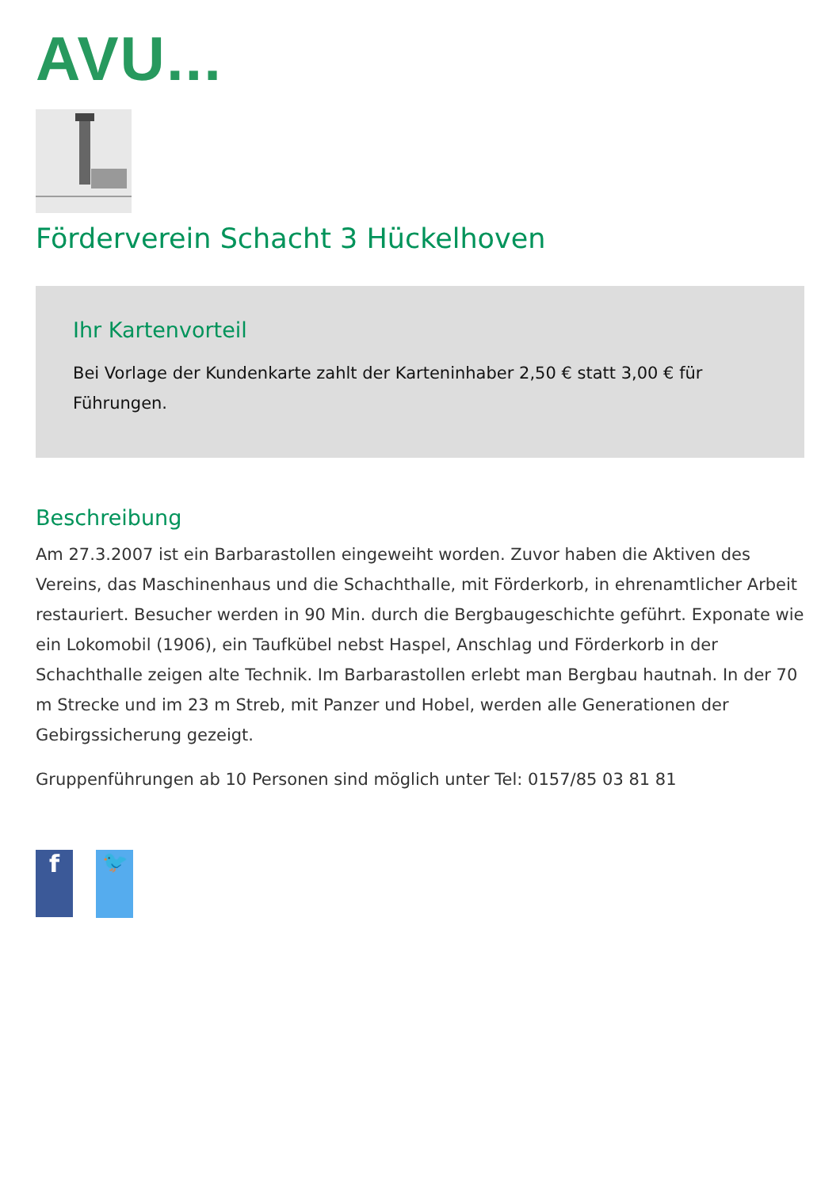AVU...
Förderverein Schacht 3 Hückelhoven
Ihr Kartenvorteil
Bei Vorlage der Kundenkarte zahlt der Karteninhaber 2,50 € statt 3,00 € für Führungen.
Beschreibung
Am 27.3.2007 ist ein Barbarastollen eingeweiht worden. Zuvor haben die Aktiven des Vereins, das Maschinenhaus und die Schachthalle, mit Förderkorb, in ehrenamtlicher Arbeit restauriert. Besucher werden in 90 Min. durch die Bergbaugeschichte geführt. Exponate wie ein Lokomobil (1906), ein Taufkübel nebst Haspel, Anschlag und Förderkorb in der Schachthalle zeigen alte Technik. Im Barbarastollen erlebt man Bergbau hautnah. In der 70 m Strecke und im 23 m Streb, mit Panzer und Hobel, werden alle Generationen der Gebirgssicherung gezeigt.
Gruppenführungen ab 10 Personen sind möglich unter Tel: 0157/85 03 81 81
f
🐦